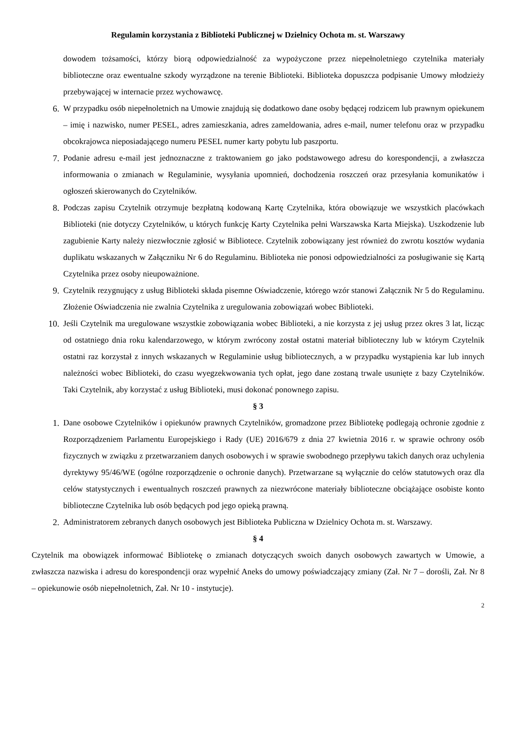Regulamin korzystania z Biblioteki Publicznej w Dzielnicy Ochota m. st. Warszawy
dowodem tożsamości, którzy biorą odpowiedzialność za wypożyczone przez niepełnoletniego czytelnika materiały biblioteczne oraz ewentualne szkody wyrządzone na terenie Biblioteki. Biblioteka dopuszcza podpisanie Umowy młodzieży przebywającej w internacie przez wychowawcę.
6. W przypadku osób niepełnoletnich na Umowie znajdują się dodatkowo dane osoby będącej rodzicem lub prawnym opiekunem – imię i nazwisko, numer PESEL, adres zamieszkania, adres zameldowania, adres e-mail, numer telefonu oraz w przypadku obcokrajowca nieposiadającego numeru PESEL numer karty pobytu lub paszportu.
7. Podanie adresu e-mail jest jednoznaczne z traktowaniem go jako podstawowego adresu do korespondencji, a zwłaszcza informowania o zmianach w Regulaminie, wysyłania upomnień, dochodzenia roszczeń oraz przesyłania komunikatów i ogłoszeń skierowanych do Czytelników.
8. Podczas zapisu Czytelnik otrzymuje bezpłatną kodowaną Kartę Czytelnika, która obowiązuje we wszystkich placówkach Biblioteki (nie dotyczy Czytelników, u których funkcję Karty Czytelnika pełni Warszawska Karta Miejska). Uszkodzenie lub zagubienie Karty należy niezwłocznie zgłosić w Bibliotece. Czytelnik zobowiązany jest również do zwrotu kosztów wydania duplikatu wskazanych w Załączniku Nr 6 do Regulaminu. Biblioteka nie ponosi odpowiedzialności za posługiwanie się Kartą Czytelnika przez osoby nieupoważnione.
9. Czytelnik rezygnujący z usług Biblioteki składa pisemne Oświadczenie, którego wzór stanowi Załącznik Nr 5 do Regulaminu. Złożenie Oświadczenia nie zwalnia Czytelnika z uregulowania zobowiązań wobec Biblioteki.
10. Jeśli Czytelnik ma uregulowane wszystkie zobowiązania wobec Biblioteki, a nie korzysta z jej usług przez okres 3 lat, licząc od ostatniego dnia roku kalendarzowego, w którym zwrócony został ostatni materiał biblioteczny lub w którym Czytelnik ostatni raz korzystał z innych wskazanych w Regulaminie usług bibliotecznych, a w przypadku wystąpienia kar lub innych należności wobec Biblioteki, do czasu wyegzekwowania tych opłat, jego dane zostaną trwale usunięte z bazy Czytelników. Taki Czytelnik, aby korzystać z usług Biblioteki, musi dokonać ponownego zapisu.
§ 3
1. Dane osobowe Czytelników i opiekunów prawnych Czytelników, gromadzone przez Bibliotekę podlegają ochronie zgodnie z Rozporządzeniem Parlamentu Europejskiego i Rady (UE) 2016/679 z dnia 27 kwietnia 2016 r. w sprawie ochrony osób fizycznych w związku z przetwarzaniem danych osobowych i w sprawie swobodnego przepływu takich danych oraz uchylenia dyrektywy 95/46/WE (ogólne rozporządzenie o ochronie danych). Przetwarzane są wyłącznie do celów statutowych oraz dla celów statystycznych i ewentualnych roszczeń prawnych za niezwrócone materiały biblioteczne obciążające osobiste konto biblioteczne Czytelnika lub osób będących pod jego opieką prawną.
2. Administratorem zebranych danych osobowych jest Biblioteka Publiczna w Dzielnicy Ochota m. st. Warszawy.
§ 4
Czytelnik ma obowiązek informować Bibliotekę o zmianach dotyczących swoich danych osobowych zawartych w Umowie, a zwłaszcza nazwiska i adresu do korespondencji oraz wypełnić Aneks do umowy poświadczający zmiany (Zał. Nr 7 – dorośli, Zał. Nr 8 – opiekunowie osób niepełnoletnich, Zał. Nr 10 - instytucje).
2